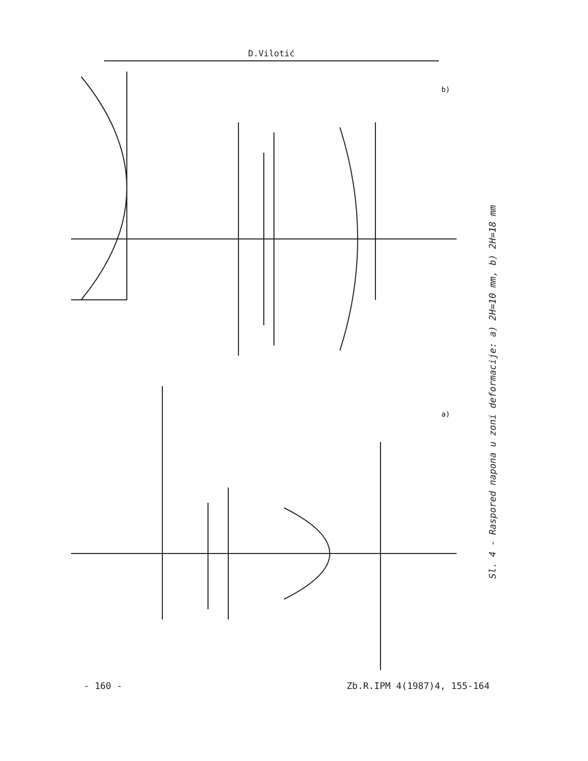D.Vilotić
b)
a)
Sl. 4 - Raspored napona u zoni deformacije: a) 2H=10 mm, b) 2H=18 mm
- 160 - Zb.R.IPM 4(1987)4, 155-164